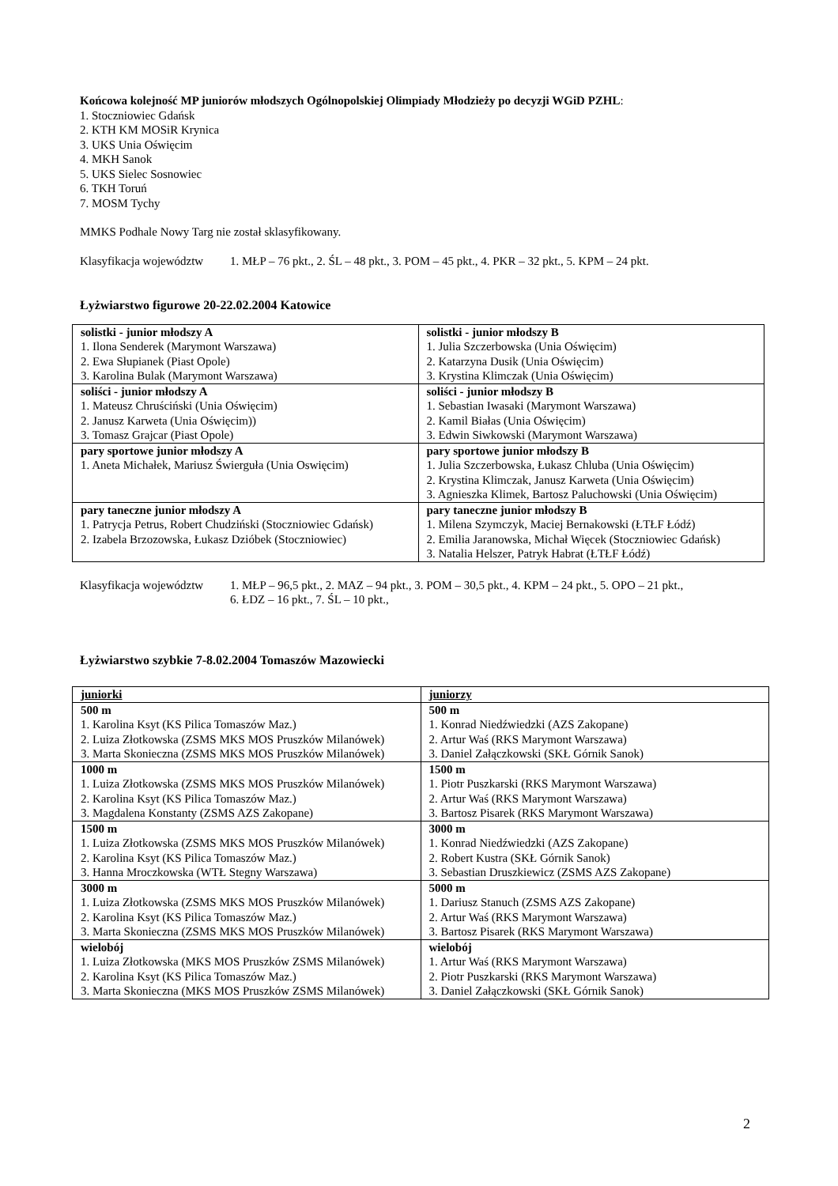Końcowa kolejność MP juniorów młodszych Ogólnopolskiej Olimpiady Młodzieży po decyzji WGiD PZHL:
1. Stoczniowiec Gdańsk
2. KTH KM MOSiR Krynica
3. UKS Unia Oświęcim
4. MKH Sanok
5. UKS Sielec Sosnowiec
6. TKH Toruń
7. MOSM Tychy
MMKS Podhale Nowy Targ nie został sklasyfikowany.
Klasyfikacja województw 1. MŁP – 76 pkt., 2. ŚL – 48 pkt., 3. POM – 45 pkt., 4. PKR – 32 pkt., 5. KPM – 24 pkt.
Łyżwiarstwo figurowe 20-22.02.2004 Katowice
| solistki - junior młodszy A 1. Ilona Senderek (Marymont Warszawa) 2. Ewa Słupianek (Piast Opole) 3. Karolina Bulak (Marymont Warszawa) | solistki - junior młodszy B 1. Julia Szczerbowska (Unia Oświęcim) 2. Katarzyna Dusik (Unia Oświęcim) 3. Krystina Klimczak (Unia Oświęcim) |
| soliści - junior młodszy A 1. Mateusz Chruściński (Unia Oświęcim) 2. Janusz Karweta (Unia Oświęcim)) 3. Tomasz Grajcar (Piast Opole) | soliści - junior młodszy B 1. Sebastian Iwasaki (Marymont Warszawa) 2. Kamil Białas (Unia Oświęcim) 3. Edwin Siwkowski (Marymont Warszawa) |
| pary sportowe junior młodszy A 1. Aneta Michałek, Mariusz Świerguła (Unia Oswięcim) | pary sportowe junior młodszy B 1. Julia Szczerbowska, Łukasz Chluba (Unia Oświęcim) 2. Krystina Klimczak, Janusz Karweta (Unia Oświęcim) 3. Agnieszka Klimek, Bartosz Paluchowski (Unia Oświęcim) |
| pary taneczne junior młodszy A 1. Patrycja Petrus, Robert Chudziński (Stoczniowiec Gdańsk) 2. Izabela Brzozowska, Łukasz Dzióbek (Stoczniowiec) | pary taneczne junior młodszy B 1. Milena Szymczyk, Maciej Bernakowski (ŁTŁF Łódź) 2. Emilia Jaranowska, Michał Więcek (Stoczniowiec Gdańsk) 3. Natalia Helszer, Patryk Habrat (ŁTŁF Łódź) |
Klasyfikacja województw 1. MŁP – 96,5 pkt., 2. MAZ – 94 pkt., 3. POM – 30,5 pkt., 4. KPM – 24 pkt., 5. OPO – 21 pkt.,
6. ŁDZ – 16 pkt., 7. ŚL – 10 pkt.,
Łyżwiarstwo szybkie 7-8.02.2004 Tomaszów Mazowiecki
| juniorki | juniorzy |
| 500 m 1. Karolina Ksyt (KS Pilica Tomaszów Maz.) 2. Luiza Złotkowska (ZSMS MKS MOS Pruszków Milanówek) 3. Marta Skonieczna (ZSMS MKS MOS Pruszków Milanówek) | 500 m 1. Konrad Niedźwiedzki (AZS Zakopane) 2. Artur Waś (RKS Marymont Warszawa) 3. Daniel Załączkowski (SKŁ Górnik Sanok) |
| 1000 m 1. Luiza Złotkowska (ZSMS MKS MOS Pruszków Milanówek) 2. Karolina Ksyt (KS Pilica Tomaszów Maz.) 3. Magdalena Konstanty (ZSMS AZS Zakopane) | 1500 m 1. Piotr Puszkarski (RKS Marymont Warszawa) 2. Artur Waś (RKS Marymont Warszawa) 3. Bartosz Pisarek (RKS Marymont Warszawa) |
| 1500 m 1. Luiza Złotkowska (ZSMS MKS MOS Pruszków Milanówek) 2. Karolina Ksyt (KS Pilica Tomaszów Maz.) 3. Hanna Mroczkowska (WTŁ Stegny Warszawa) | 3000 m 1. Konrad Niedźwiedzki (AZS Zakopane) 2. Robert Kustra (SKŁ Górnik Sanok) 3. Sebastian Druszkiewicz (ZSMS AZS Zakopane) |
| 3000 m 1. Luiza Złotkowska (ZSMS MKS MOS Pruszków Milanówek) 2. Karolina Ksyt (KS Pilica Tomaszów Maz.) 3. Marta Skonieczna (ZSMS MKS MOS Pruszków Milanówek) | 5000 m 1. Dariusz Stanuch (ZSMS AZS Zakopane) 2. Artur Waś (RKS Marymont Warszawa) 3. Bartosz Pisarek (RKS Marymont Warszawa) |
| wielobój 1. Luiza Złotkowska (MKS MOS Pruszków ZSMS Milanówek) 2. Karolina Ksyt (KS Pilica Tomaszów Maz.) 3. Marta Skonieczna (MKS MOS Pruszków ZSMS Milanówek) | wielobój 1. Artur Waś (RKS Marymont Warszawa) 2. Piotr Puszkarski (RKS Marymont Warszawa) 3. Daniel Załączkowski (SKŁ Górnik Sanok) |
2